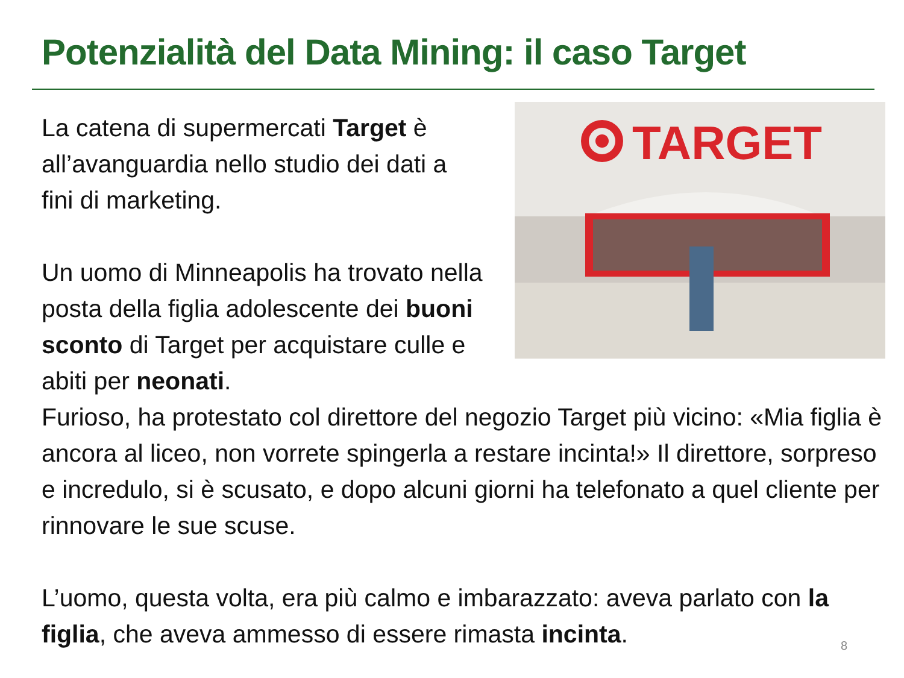Potenzialità del Data Mining: il caso Target
La catena di supermercati Target è all’avanguardia nello studio dei dati a fini di marketing.
Un uomo di Minneapolis ha trovato nella posta della figlia adolescente dei buoni sconto di Target per acquistare culle e abiti per neonati.
TARGET
Furioso, ha protestato col direttore del negozio Target più vicino: «Mia figlia è ancora al liceo, non vorrete spingerla a restare incinta!» Il direttore, sorpreso e incredulo, si è scusato, e dopo alcuni giorni ha telefonato a quel cliente per rinnovare le sue scuse.
L’uomo, questa volta, era più calmo e imbarazzato: aveva parlato con la figlia, che aveva ammesso di essere rimasta incinta.
8